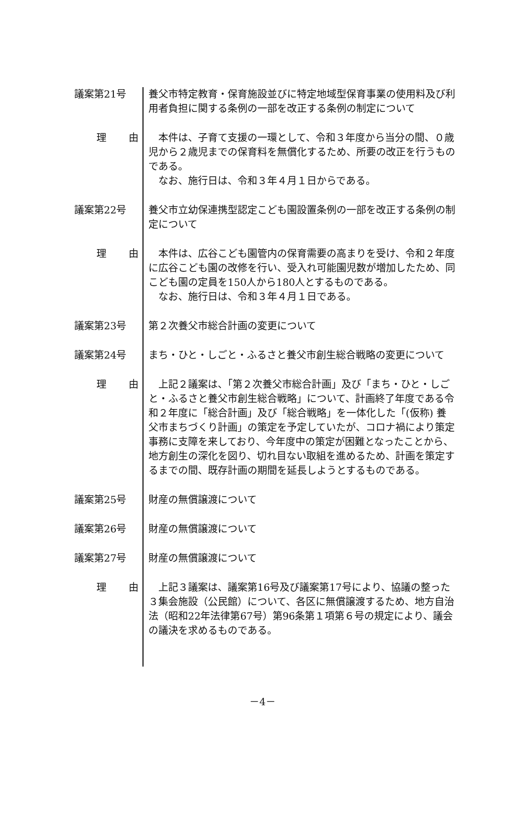議案第21号 養父市特定教育・保育施設並びに特定地域型保育事業の使用料及び利用者負担に関する条例の一部を改正する条例の制定について
理 由 本件は、子育て支援の一環として、令和３年度から当分の間、０歳児から２歳児までの保育料を無償化するため、所要の改正を行うものである。
なお、施行日は、令和３年４月１日からである。
議案第22号 養父市立幼保連携型認定こども園設置条例の一部を改正する条例の制定について
理 由 本件は、広谷こども園管内の保育需要の高まりを受け、令和２年度に広谷こども園の改修を行い、受入れ可能園児数が増加したため、同こども園の定員を150人から180人とするものである。
なお、施行日は、令和３年４月１日である。
議案第23号 第２次養父市総合計画の変更について
議案第24号 まち・ひと・しごと・ふるさと養父市創生総合戦略の変更について
理 由 上記２議案は、「第２次養父市総合計画」及び「まち・ひと・しごと・ふるさと養父市創生総合戦略」について、計画終了年度である令和２年度に「総合計画」及び「総合戦略」を一体化した「(仮称) 養父市まちづくり計画」の策定を予定していたが、コロナ禍により策定事務に支障を来しており、今年度中の策定が困難となったことから、地方創生の深化を図り、切れ目ない取組を進めるため、計画を策定するまでの間、既存計画の期間を延長しようとするものである。
議案第25号 財産の無償譲渡について
議案第26号 財産の無償譲渡について
議案第27号 財産の無償譲渡について
理 由 上記３議案は、議案第16号及び議案第17号により、協議の整った３集会施設（公民館）について、各区に無償譲渡するため、地方自治法（昭和22年法律第67号）第96条第１項第６号の規定により、議会の議決を求めるものである。
－4－